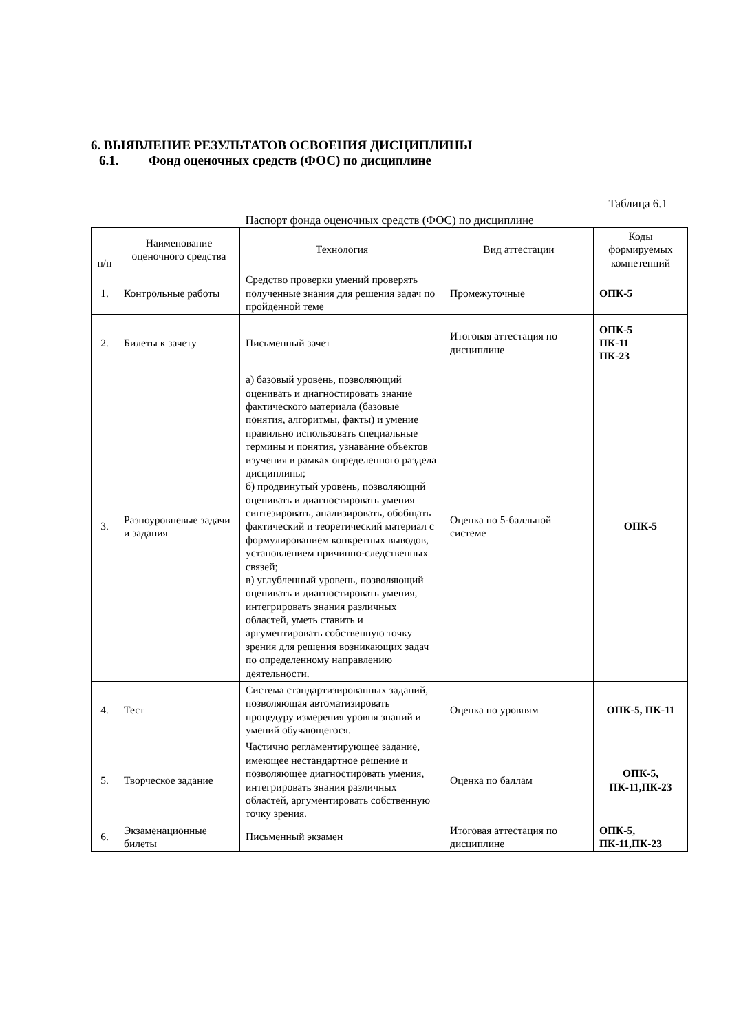6. ВЫЯВЛЕНИЕ РЕЗУЛЬТАТОВ ОСВОЕНИЯ ДИСЦИПЛИНЫ
6.1. Фонд оценочных средств (ФОС) по дисциплине
Таблица 6.1
Паспорт фонда оценочных средств (ФОС) по дисциплине
| п/п | Наименование оценочного средства | Технология | Вид аттестации | Коды формируемых компетенций |
| --- | --- | --- | --- | --- |
| 1. | Контрольные работы | Средство проверки умений проверять полученные знания для решения задач по пройденной теме | Промежуточные | ОПК-5 |
| 2. | Билеты к зачету | Письменный зачет | Итоговая аттестация по дисциплине | ОПК-5 ПК-11 ПК-23 |
| 3. | Разноуровневые задачи и задания | а) базовый уровень, позволяющий оценивать и диагностировать знание фактического материала (базовые понятия, алгоритмы, факты) и умение правильно использовать специальные термины и понятия, узнавание объектов изучения в рамках определенного раздела дисциплины; б) продвинутый уровень, позволяющий оценивать и диагностировать умения синтезировать, анализировать, обобщать фактический и теоретический материал с формулированием конкретных выводов, установлением причинно-следственных связей; в) углубленный уровень, позволяющий оценивать и диагностировать умения, интегрировать знания различных областей, уметь ставить и аргументировать собственную точку зрения для решения возникающих задач по определенному направлению деятельности. | Оценка по 5-балльной системе | ОПК-5 |
| 4. | Тест | Система стандартизированных заданий, позволяющая автоматизировать процедуру измерения уровня знаний и умений обучающегося. | Оценка по уровням | ОПК-5, ПК-11 |
| 5. | Творческое задание | Частично регламентирующее задание, имеющее нестандартное решение и позволяющее диагностировать умения, интегрировать знания различных областей, аргументировать собственную точку зрения. | Оценка по баллам | ОПК-5, ПК-11,ПК-23 |
| 6. | Экзаменационные билеты | Письменный экзамен | Итоговая аттестация по дисциплине | ОПК-5, ПК-11,ПК-23 |